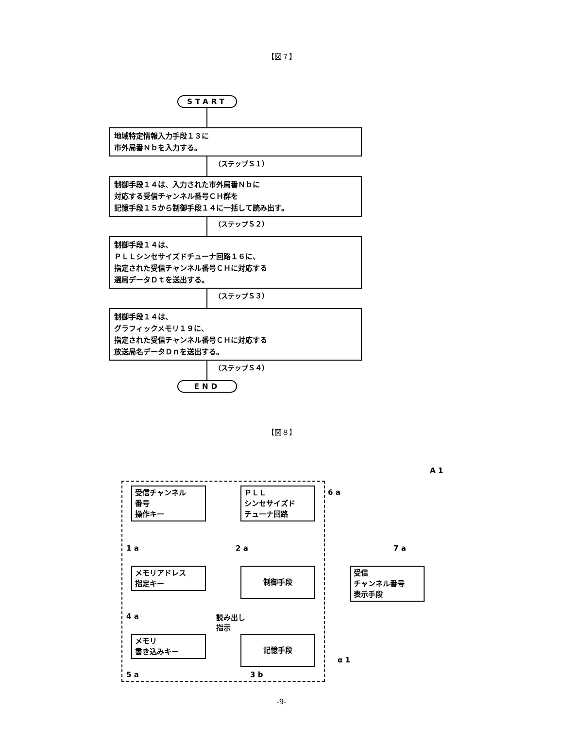【図７】
START
地域特定情報入力手段１３に
市外局番Ｎｂを入力する。
（ステップＳ１）
制御手段１４は、入力された市外局番Ｎｂに
対応する受信チャンネル番号ＣＨ群を
記憶手段１５から制御手段１４に一括して読み出す。
（ステップＳ２）
制御手段１４は、
ＰＬＬシンセサイズドチューナ回路１６に、
指定された受信チャンネル番号ＣＨに対応する
選局データＤｔを送出する。
（ステップＳ３）
制御手段１４は、
グラフィックメモリ１９に、
指定された受信チャンネル番号ＣＨに対応する
放送局名データＤｎを送出する。
（ステップＳ４）
END
【図８】
受信チャンネル
番号
操作キー
ＰＬＬ
シンセサイズド
チューナ回路
6 a
A 1
1 a 2 a 7 a
メモリアドレス
指定キー
制御手段
受信
チャンネル番号
表示手段
4 a
読み出し
指示
メモリ
書き込みキー
記憶手段
5 a 3 b
α 1
-9-